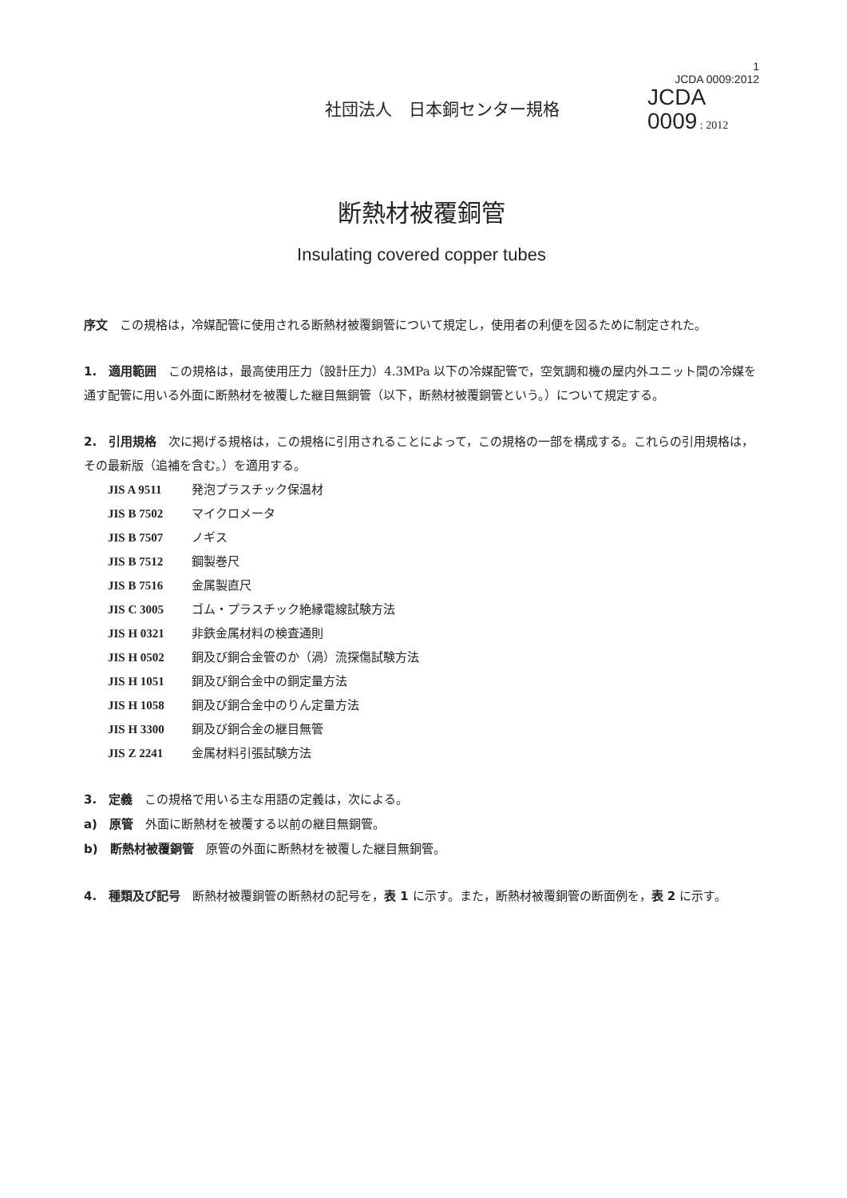社団法人　日本銅センター規格
1
JCDA 0009:2012
JCDA
0009 : 2012
断熱材被覆銅管
Insulating covered copper tubes
序文　この規格は，冷媒配管に使用される断熱材被覆銅管について規定し，使用者の利便を図るために制定された。
1.　適用範囲　この規格は，最高使用圧力（設計圧力）4.3MPa 以下の冷媒配管で，空気調和機の屋内外ユニット間の冷媒を通す配管に用いる外面に断熱材を被覆した継目無銅管（以下，断熱材被覆銅管という。）について規定する。
2.　引用規格　次に掲げる規格は，この規格に引用されることによって，この規格の一部を構成する。これらの引用規格は，その最新版（追補を含む。）を適用する。
JIS A 9511 発泡プラスチック保温材
JIS B 7502 マイクロメータ
JIS B 7507 ノギス
JIS B 7512 鋼製巻尺
JIS B 7516 金属製直尺
JIS C 3005 ゴム・プラスチック絶縁電線試験方法
JIS H 0321 非鉄金属材料の検査通則
JIS H 0502 銅及び銅合金管のか（渦）流探傷試験方法
JIS H 1051 銅及び銅合金中の銅定量方法
JIS H 1058 銅及び銅合金中のりん定量方法
JIS H 3300 銅及び銅合金の継目無管
JIS Z 2241 金属材料引張試験方法
3.　定義　この規格で用いる主な用語の定義は，次による。
a)　原管　外面に断熱材を被覆する以前の継目無銅管。
b)　断熱材被覆銅管　原管の外面に断熱材を被覆した継目無銅管。
4.　種類及び記号　断熱材被覆銅管の断熱材の記号を，表 1 に示す。また，断熱材被覆銅管の断面例を，表 2 に示す。